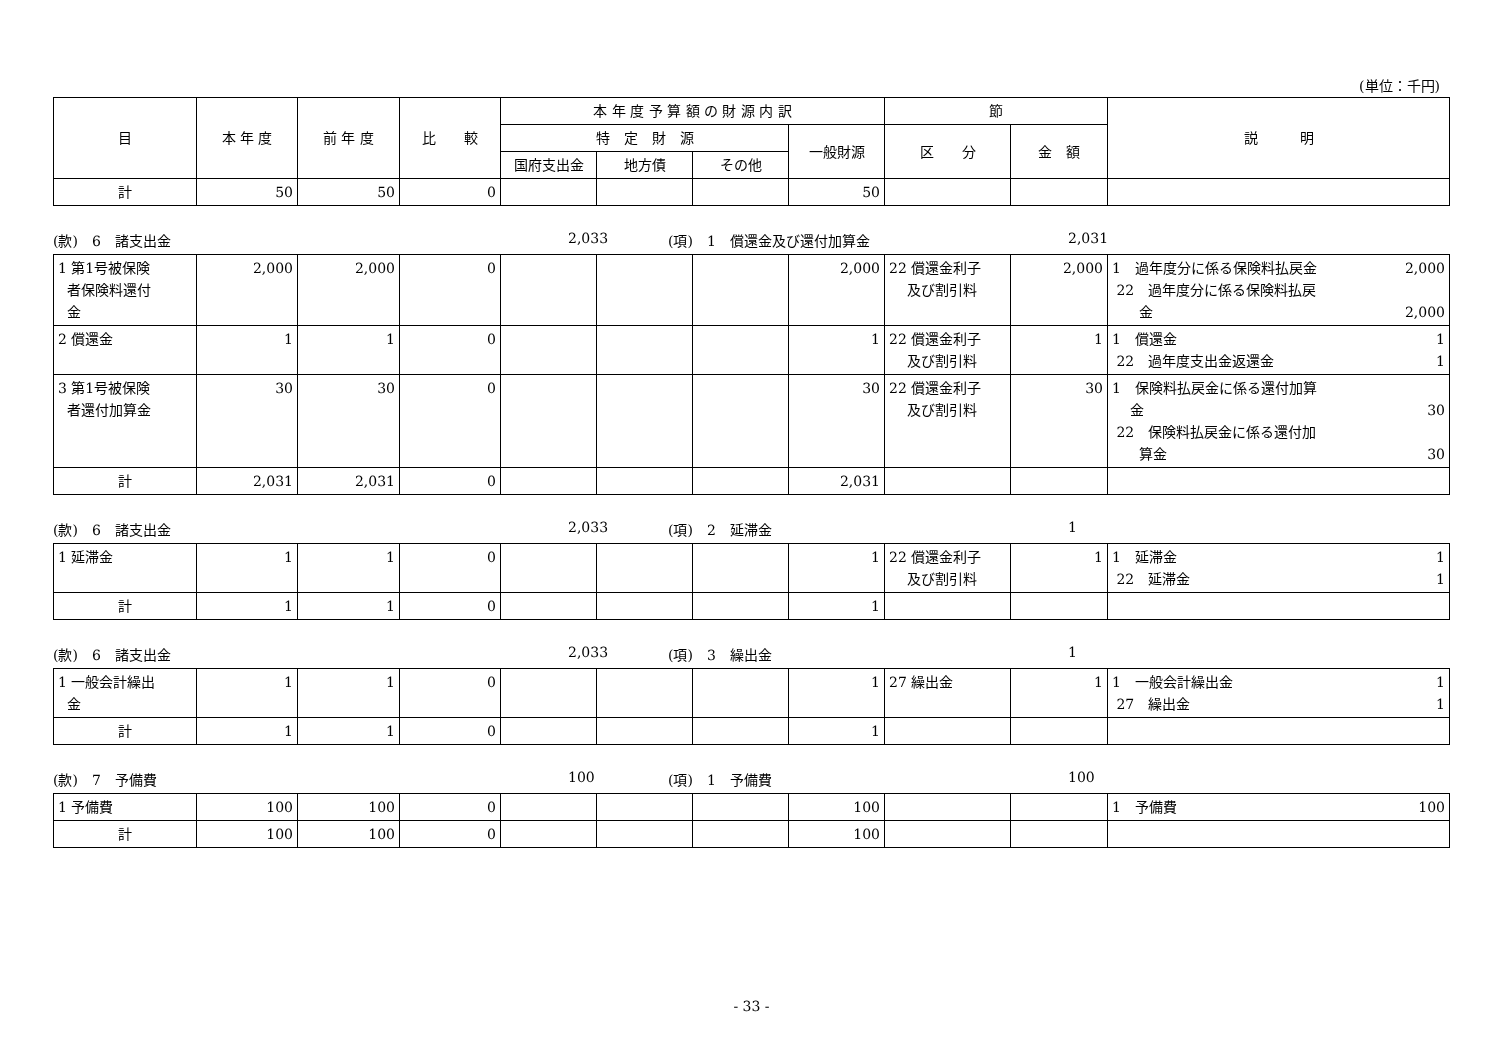(単位：千円)
| 目 | 本 年 度 | 前 年 度 | 比 較 | 本 年 度 予 算 額 の 財 源 内 訳 | | | | 節 | | 説 明 |
| --- | --- | --- | --- | --- | --- | --- | --- | --- | --- | --- |
| | | | | 特 定 財 源 | | | 一般財源 | 区 分 | 金 額 | |
| | | | | 国府支出金 | 地方債 | その他 | | | | |
| 計 | 50 | 50 | 0 | | | | 50 | | | |
(款)　6　諸支出金 2,033 (項)　1　償還金及び還付加算金 2,031
| 1 第1号被保険 者保険料還付 金 | 2,000 | 2,000 | 0 | | | | 2,000 | 22 償還金利子 及び割引料 | 2,000 | 1 過年度分に係る保険料払戻金 2,000 22 過年度分に係る保険料払戻 金 2,000 |
| 2 償還金 | 1 | 1 | 0 | | | | 1 | 22 償還金利子 及び割引料 | 1 | 1 償還金 1 22 過年度支出金返還金 1 |
| 3 第1号被保険 者還付加算金 | 30 | 30 | 0 | | | | 30 | 22 償還金利子 及び割引料 | 30 | 1 保険料払戻金に係る還付加算 金 30 22 保険料払戻金に係る還付加 算金 30 |
| 計 | 2,031 | 2,031 | 0 | | | | 2,031 | | | |
(款)　6　諸支出金 2,033 (項)　2　延滞金 1
| 1 延滞金 | 1 | 1 | 0 | | | | 1 | 22 償還金利子 及び割引料 | 1 | 1 延滞金 1 22 延滞金 1 |
| 計 | 1 | 1 | 0 | | | | 1 | | | |
(款)　6　諸支出金 2,033 (項)　3　繰出金 1
| 1 一般会計繰出 金 | 1 | 1 | 0 | | | | 1 | 27 繰出金 | 1 | 1 一般会計繰出金 1 27 繰出金 1 |
| 計 | 1 | 1 | 0 | | | | 1 | | | |
(款)　7　予備費 100 (項)　1　予備費 100
| 1 予備費 | 100 | 100 | 0 | | | | 100 | | | 1 予備費 100 |
| 計 | 100 | 100 | 0 | | | | 100 | | | |
- 33 -